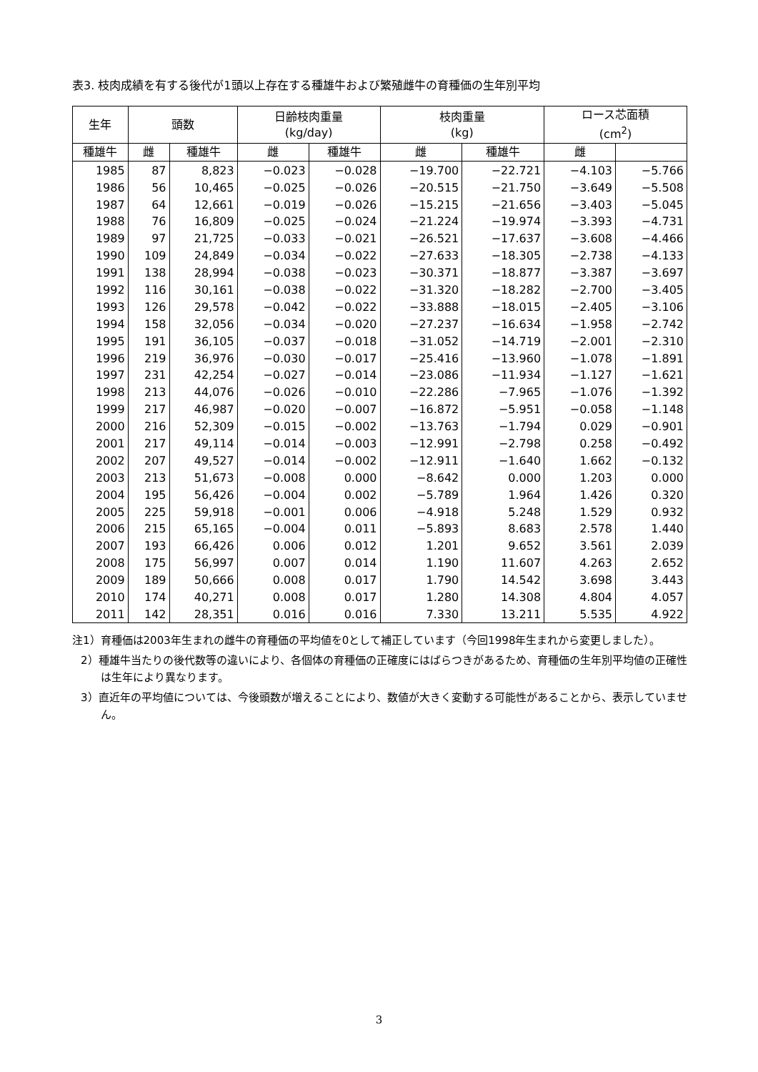表3. 枝肉成績を有する後代が1頭以上存在する種雄牛および繁殖雌牛の育種価の生年別平均
| 生年 | 頭数 | | 日齢枝肉重量 (kg/day) | | 枝肉重量 (kg) | | ロース芯面積 (cm<sup>2</sup>) | |
| --- | --- | --- | --- | --- | --- | --- | --- | --- |
| 種雄牛 | 雌 | 種雄牛 | 雌 | 種雄牛 | 雌 | 種雄牛 | 雌 | |
| 1985 | 87 | 8,823 | −0.023 | −0.028 | −19.700 | −22.721 | −4.103 | −5.766 |
| 1986 | 56 | 10,465 | −0.025 | −0.026 | −20.515 | −21.750 | −3.649 | −5.508 |
| 1987 | 64 | 12,661 | −0.019 | −0.026 | −15.215 | −21.656 | −3.403 | −5.045 |
| 1988 | 76 | 16,809 | −0.025 | −0.024 | −21.224 | −19.974 | −3.393 | −4.731 |
| 1989 | 97 | 21,725 | −0.033 | −0.021 | −26.521 | −17.637 | −3.608 | −4.466 |
| 1990 | 109 | 24,849 | −0.034 | −0.022 | −27.633 | −18.305 | −2.738 | −4.133 |
| 1991 | 138 | 28,994 | −0.038 | −0.023 | −30.371 | −18.877 | −3.387 | −3.697 |
| 1992 | 116 | 30,161 | −0.038 | −0.022 | −31.320 | −18.282 | −2.700 | −3.405 |
| 1993 | 126 | 29,578 | −0.042 | −0.022 | −33.888 | −18.015 | −2.405 | −3.106 |
| 1994 | 158 | 32,056 | −0.034 | −0.020 | −27.237 | −16.634 | −1.958 | −2.742 |
| 1995 | 191 | 36,105 | −0.037 | −0.018 | −31.052 | −14.719 | −2.001 | −2.310 |
| 1996 | 219 | 36,976 | −0.030 | −0.017 | −25.416 | −13.960 | −1.078 | −1.891 |
| 1997 | 231 | 42,254 | −0.027 | −0.014 | −23.086 | −11.934 | −1.127 | −1.621 |
| 1998 | 213 | 44,076 | −0.026 | −0.010 | −22.286 | −7.965 | −1.076 | −1.392 |
| 1999 | 217 | 46,987 | −0.020 | −0.007 | −16.872 | −5.951 | −0.058 | −1.148 |
| 2000 | 216 | 52,309 | −0.015 | −0.002 | −13.763 | −1.794 | 0.029 | −0.901 |
| 2001 | 217 | 49,114 | −0.014 | −0.003 | −12.991 | −2.798 | 0.258 | −0.492 |
| 2002 | 207 | 49,527 | −0.014 | −0.002 | −12.911 | −1.640 | 1.662 | −0.132 |
| 2003 | 213 | 51,673 | −0.008 | 0.000 | −8.642 | 0.000 | 1.203 | 0.000 |
| 2004 | 195 | 56,426 | −0.004 | 0.002 | −5.789 | 1.964 | 1.426 | 0.320 |
| 2005 | 225 | 59,918 | −0.001 | 0.006 | −4.918 | 5.248 | 1.529 | 0.932 |
| 2006 | 215 | 65,165 | −0.004 | 0.011 | −5.893 | 8.683 | 2.578 | 1.440 |
| 2007 | 193 | 66,426 | 0.006 | 0.012 | 1.201 | 9.652 | 3.561 | 2.039 |
| 2008 | 175 | 56,997 | 0.007 | 0.014 | 1.190 | 11.607 | 4.263 | 2.652 |
| 2009 | 189 | 50,666 | 0.008 | 0.017 | 1.790 | 14.542 | 3.698 | 3.443 |
| 2010 | 174 | 40,271 | 0.008 | 0.017 | 1.280 | 14.308 | 4.804 | 4.057 |
| 2011 | 142 | 28,351 | 0.016 | 0.016 | 7.330 | 13.211 | 5.535 | 4.922 |
注1）育種価は2003年生まれの雌牛の育種価の平均値を0として補正しています（今回1998年生まれから変更しました）。
2）種雄牛当たりの後代数等の違いにより、各個体の育種価の正確度にはばらつきがあるため、育種価の生年別平均値の正確性は生年により異なります。
3）直近年の平均値については、今後頭数が増えることにより、数値が大きく変動する可能性があることから、表示していません。
3